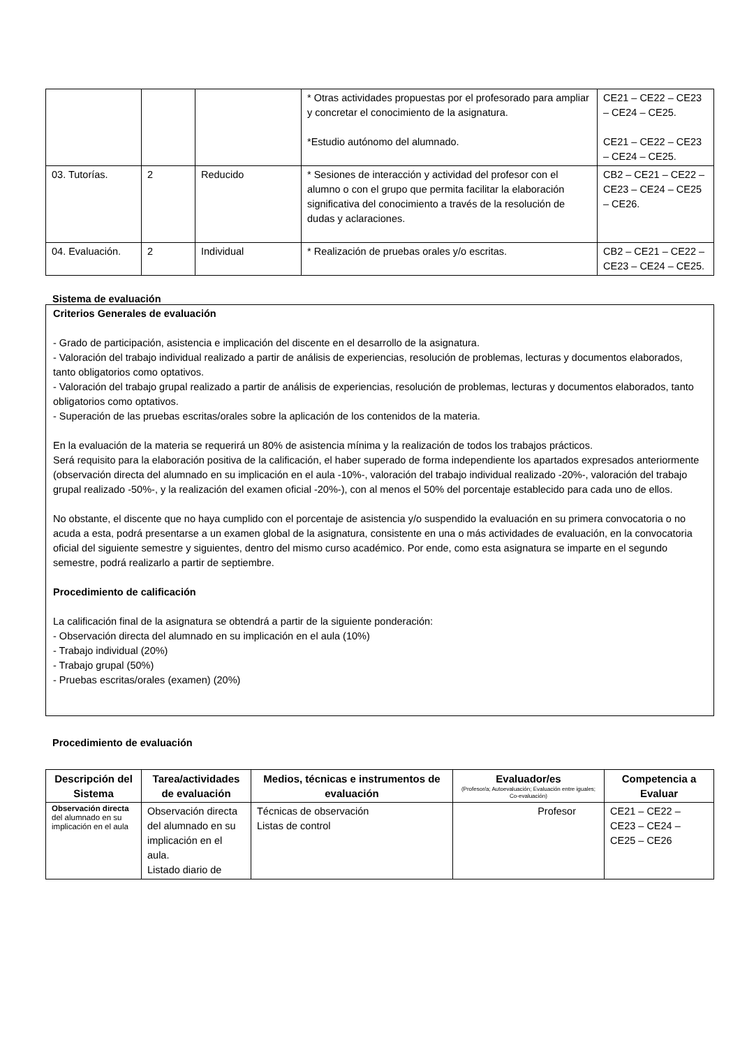| | | | * Otras actividades propuestas por el profesorado para ampliar y concretar el conocimiento de la asignatura. *Estudio autónomo del alumnado. | CE21 – CE22 – CE23 – CE24 – CE25. CE21 – CE22 – CE23 – CE24 – CE25. |
| 03. Tutorías. | 2 | Reducido | * Sesiones de interacción y actividad del profesor con el alumno o con el grupo que permita facilitar la elaboración significativa del conocimiento a través de la resolución de dudas y aclaraciones. | CB2 – CE21 – CE22 – CE23 – CE24 – CE25 – CE26. |
| 04. Evaluación. | 2 | Individual | * Realización de pruebas orales y/o escritas. | CB2 – CE21 – CE22 – CE23 – CE24 – CE25. |
Sistema de evaluación
Criterios Generales de evaluación
- Grado de participación, asistencia e implicación del discente en el desarrollo de la asignatura.
- Valoración del trabajo individual realizado a partir de análisis de experiencias, resolución de problemas, lecturas y documentos elaborados, tanto obligatorios como optativos.
- Valoración del trabajo grupal realizado a partir de análisis de experiencias, resolución de problemas, lecturas y documentos elaborados, tanto obligatorios como optativos.
- Superación de las pruebas escritas/orales sobre la aplicación de los contenidos de la materia.
En la evaluación de la materia se requerirá un 80% de asistencia mínima y la realización de todos los trabajos prácticos.
Será requisito para la elaboración positiva de la calificación, el haber superado de forma independiente los apartados expresados anteriormente (observación directa del alumnado en su implicación en el aula -10%-, valoración del trabajo individual realizado -20%-, valoración del trabajo grupal realizado -50%-, y la realización del examen oficial -20%-), con al menos el 50% del porcentaje establecido para cada uno de ellos.
No obstante, el discente que no haya cumplido con el porcentaje de asistencia y/o suspendido la evaluación en su primera convocatoria o no acuda a esta, podrá presentarse a un examen global de la asignatura, consistente en una o más actividades de evaluación, en la convocatoria oficial del siguiente semestre y siguientes, dentro del mismo curso académico. Por ende, como esta asignatura se imparte en el segundo semestre, podrá realizarlo a partir de septiembre.
Procedimiento de calificación
La calificación final de la asignatura se obtendrá a partir de la siguiente ponderación:
- Observación directa del alumnado en su implicación en el aula (10%)
- Trabajo individual (20%)
- Trabajo grupal (50%)
- Pruebas escritas/orales (examen) (20%)
Procedimiento de evaluación
| Descripción del Sistema | Tarea/actividades de evaluación | Medios, técnicas e instrumentos de evaluación | Evaluador/es (Profesor/a; Autoevaluación; Evaluación entre iguales; Co-evaluación) | Competencia a Evaluar |
| --- | --- | --- | --- | --- |
| Observación directa del alumnado en su implicación en el aula | Observación directa del alumnado en su implicación en el aula. Listado diario de | Técnicas de observación Listas de control | Profesor | CE21 – CE22 – CE23 – CE24 – CE25 – CE26 |